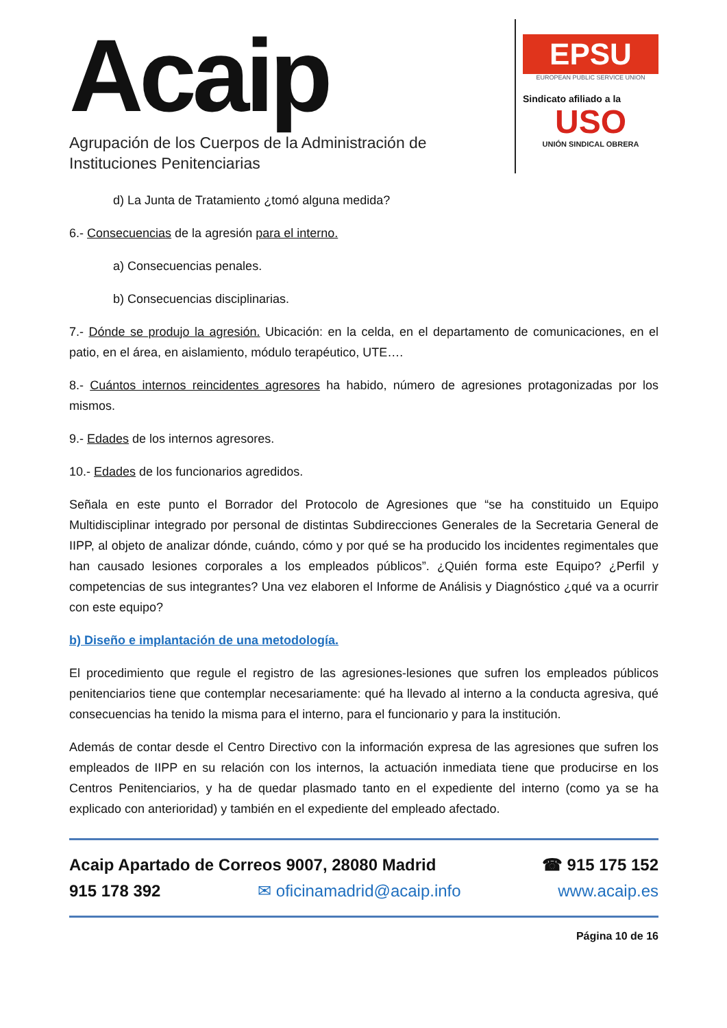Acaip
Agrupación de los Cuerpos de la Administración de
Instituciones Penitenciarias
EPSU
EUROPEAN PUBLIC SERVICE UNION
Sindicato afiliado a la
USO
UNIÓN SINDICAL OBRERA
d) La Junta de Tratamiento ¿tomó alguna medida?
6.- Consecuencias de la agresión para el interno.
a) Consecuencias penales.
b) Consecuencias disciplinarias.
7.- Dónde se produjo la agresión. Ubicación: en la celda, en el departamento de comunicaciones, en el patio, en el área, en aislamiento, módulo terapéutico, UTE….
8.- Cuántos internos reincidentes agresores ha habido, número de agresiones protagonizadas por los mismos.
9.- Edades de los internos agresores.
10.- Edades de los funcionarios agredidos.
Señala en este punto el Borrador del Protocolo de Agresiones que “se ha constituido un Equipo Multidisciplinar integrado por personal de distintas Subdirecciones Generales de la Secretaria General de IIPP, al objeto de analizar dónde, cuándo, cómo y por qué se ha producido los incidentes regimentales que han causado lesiones corporales a los empleados públicos”. ¿Quién forma este Equipo? ¿Perfil y competencias de sus integrantes? Una vez elaboren el Informe de Análisis y Diagnóstico ¿qué va a ocurrir con este equipo?
b) Diseño e implantación de una metodología.
El procedimiento que regule el registro de las agresiones-lesiones que sufren los empleados públicos penitenciarios tiene que contemplar necesariamente: qué ha llevado al interno a la conducta agresiva, qué consecuencias ha tenido la misma para el interno, para el funcionario y para la institución.
Además de contar desde el Centro Directivo con la información expresa de las agresiones que sufren los empleados de IIPP en su relación con los internos, la actuación inmediata tiene que producirse en los Centros Penitenciarios, y ha de quedar plasmado tanto en el expediente del interno (como ya se ha explicado con anterioridad) y también en el expediente del empleado afectado.
Acaip Apartado de Correos 9007, 28080 Madrid ☎ 915 175 152
915 178 392 ✉ oficinamadrid@acaip.info www.acaip.es
Página 10 de 16